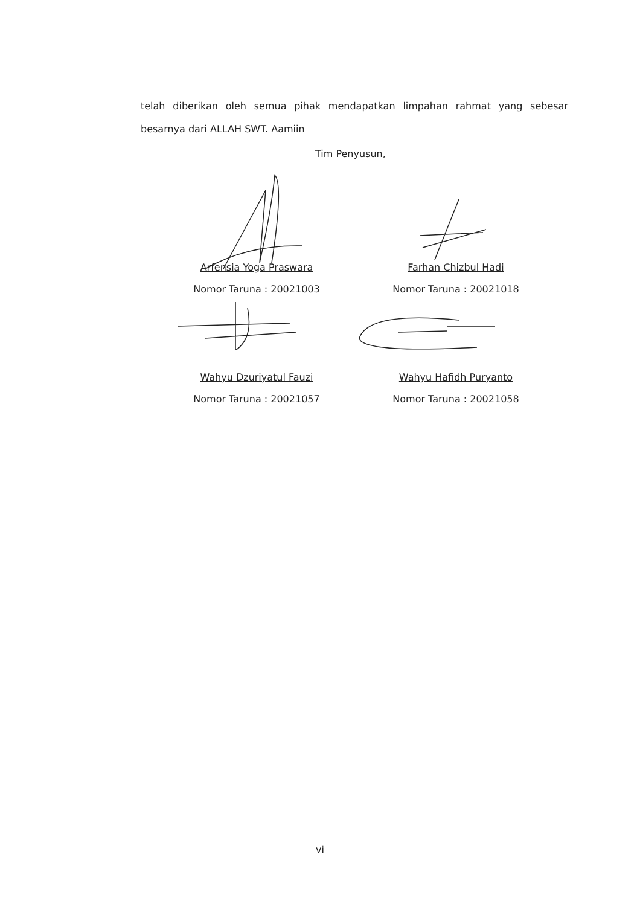telah diberikan oleh semua pihak mendapatkan limpahan rahmat yang sebesar besarnya dari ALLAH SWT. Aamiin
Tim Penyusun,
Arfensia Yoga Praswara
Nomor Taruna : 20021003
Farhan Chizbul Hadi
Nomor Taruna : 20021018
Wahyu Dzuriyatul Fauzi
Nomor Taruna : 20021057
Wahyu Hafidh Puryanto
Nomor Taruna : 20021058
vi